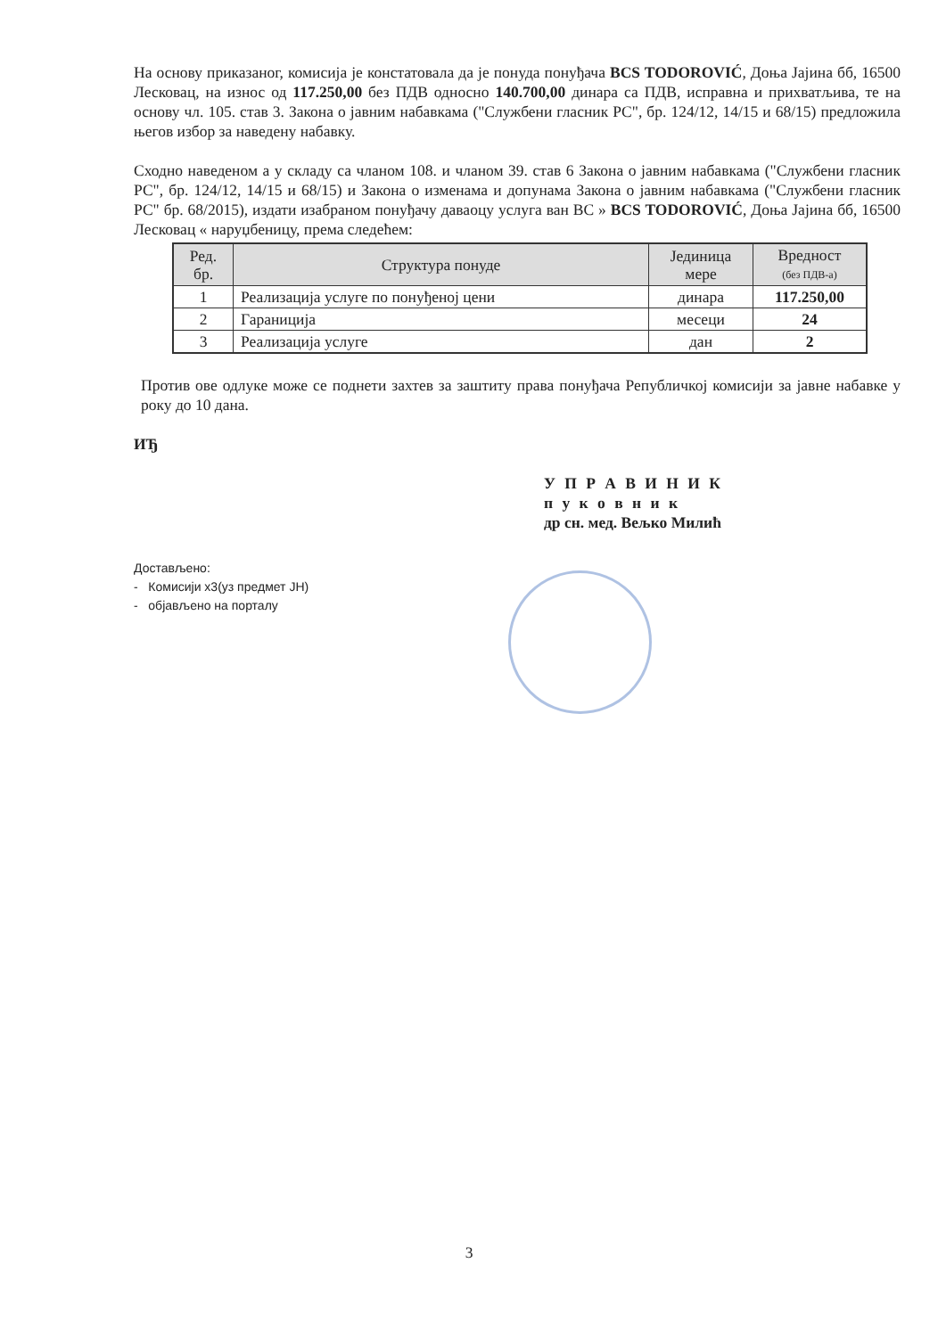На основу приказаног, комисија је констатовала да је понуда понуђача BCS TODOROVIĆ, Доња Јајина бб, 16500 Лесковац, на износ од 117.250,00 без ПДВ односно 140.700,00 динара са ПДВ, исправна и прихватљива, те на основу чл. 105. став 3. Закона о јавним набавкама ("Службени гласник РС", бр. 124/12, 14/15 и 68/15) предложила његов избор за наведену набавку.
Сходно наведеном а у складу са чланом 108. и чланом 39. став 6 Закона о јавним набавкама ("Службени гласник РС", бр. 124/12, 14/15 и 68/15) и Закона о изменама и допунама Закона о јавним набавкама ("Службени гласник РС" бр. 68/2015), издати изабраном понуђачу даваоцу услуга ван ВС » BCS TODOROVIĆ, Доња Јајина бб, 16500 Лесковац « наруџбеницу, према следећем:
| Ред. бр. | Структура понуде | Јединица мере | Вредност (без ПДВ-а) |
| --- | --- | --- | --- |
| 1 | Реализација услуге по понуђеној цени | динара | 117.250,00 |
| 2 | Гараниција | месеци | 24 |
| 3 | Реализација услуге | дан | 2 |
Против ове одлуке може се поднети захтев за заштиту права понуђача Републичкој комисији за јавне набавке у року до 10 дана.
ИЂ
У П Р А В И Н И К
п у к о в н и к
др сн. мед. Вељко Милић
Достављено:
- Комисији x3(уз предмет ЈН)
- објављено на порталу
3